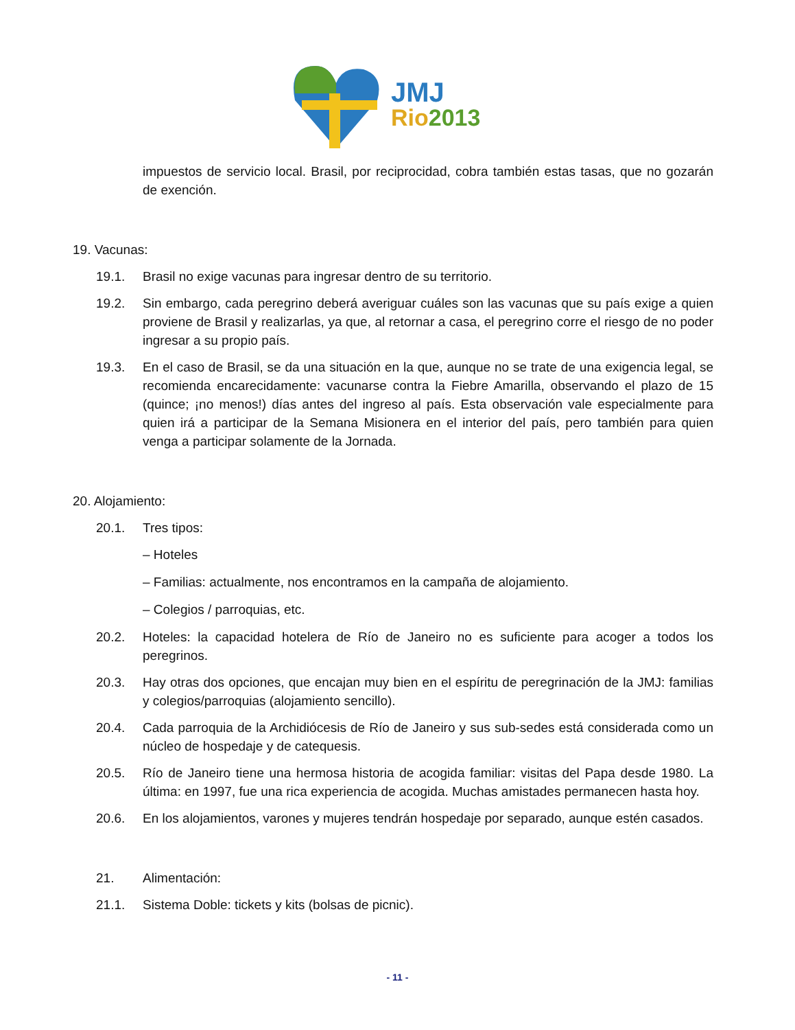JMJ
Rio2013
impuestos de servicio local. Brasil, por reciprocidad, cobra también estas tasas, que no gozarán de exención.
19. Vacunas:
19.1. Brasil no exige vacunas para ingresar dentro de su territorio.
19.2. Sin embargo, cada peregrino deberá averiguar cuáles son las vacunas que su país exige a quien proviene de Brasil y realizarlas, ya que, al retornar a casa, el peregrino corre el riesgo de no poder ingresar a su propio país.
19.3. En el caso de Brasil, se da una situación en la que, aunque no se trate de una exigencia legal, se recomienda encarecidamente: vacunarse contra la Fiebre Amarilla, observando el plazo de 15 (quince; ¡no menos!) días antes del ingreso al país. Esta observación vale especialmente para quien irá a participar de la Semana Misionera en el interior del país, pero también para quien venga a participar solamente de la Jornada.
20. Alojamiento:
20.1. Tres tipos:
– Hoteles
– Familias: actualmente, nos encontramos en la campaña de alojamiento.
– Colegios / parroquias, etc.
20.2. Hoteles: la capacidad hotelera de Río de Janeiro no es suficiente para acoger a todos los peregrinos.
20.3. Hay otras dos opciones, que encajan muy bien en el espíritu de peregrinación de la JMJ: familias y colegios/parroquias (alojamiento sencillo).
20.4. Cada parroquia de la Archidiócesis de Río de Janeiro y sus sub-sedes está considerada como un núcleo de hospedaje y de catequesis.
20.5. Río de Janeiro tiene una hermosa historia de acogida familiar: visitas del Papa desde 1980. La última: en 1997, fue una rica experiencia de acogida. Muchas amistades permanecen hasta hoy.
20.6. En los alojamientos, varones y mujeres tendrán hospedaje por separado, aunque estén casados.
21. Alimentación:
21.1. Sistema Doble: tickets y kits (bolsas de picnic).
- 11 -